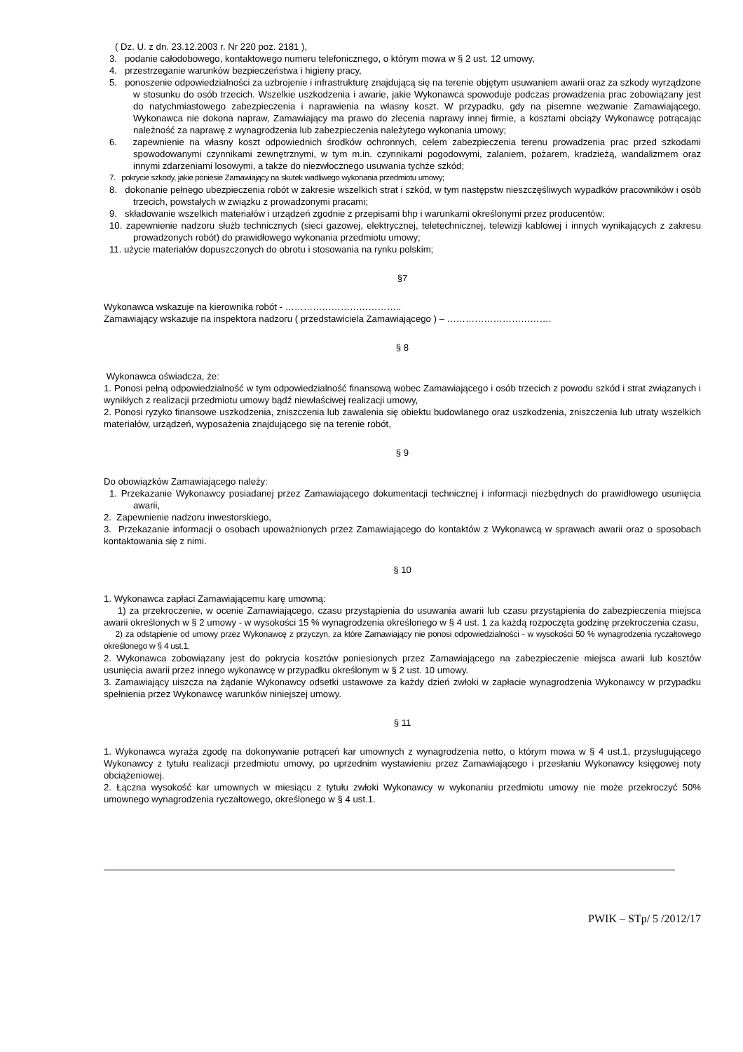( Dz. U. z dn. 23.12.2003 r. Nr 220 poz. 2181 ),
3. podanie całodobowego, kontaktowego numeru telefonicznego, o którym mowa w § 2 ust. 12 umowy,
4. przestrzeganie warunków bezpieczeństwa i higieny pracy,
5. ponoszenie odpowiedzialności za uzbrojenie i infrastrukturę znajdującą się na terenie objętym usuwaniem awarii oraz za szkody wyrządzone w stosunku do osób trzecich. Wszelkie uszkodzenia i awarie, jakie Wykonawca spowoduje podczas prowadzenia prac zobowiązany jest do natychmiastowego zabezpieczenia i naprawienia na własny koszt. W przypadku, gdy na pisemne wezwanie Zamawiającego, Wykonawca nie dokona napraw, Zamawiający ma prawo do zlecenia naprawy innej firmie, a kosztami obciąży Wykonawcę potrącając należność za naprawę z wynagrodzenia lub zabezpieczenia należytego wykonania umowy;
6. zapewnienie na własny koszt odpowiednich środków ochronnych, celem zabezpieczenia terenu prowadzenia prac przed szkodami spowodowanymi czynnikami zewnętrznymi, w tym m.in. czynnikami pogodowymi, zalaniem, pożarem, kradzieżą, wandalizmem oraz innymi zdarzeniami losowymi, a także do niezwłocznego usuwania tychże szkód;
7. pokrycie szkody, jakie poniesie Zamawiający na skutek wadliwego wykonania przedmiotu umowy;
8. dokonanie pełnego ubezpieczenia robót w zakresie wszelkich strat i szkód, w tym następstw nieszczęśliwych wypadków pracowników i osób trzecich, powstałych w związku z prowadzonymi pracami;
9. składowanie wszelkich materiałów i urządzeń zgodnie z przepisami bhp i warunkami określonymi przez producentów;
10. zapewnienie nadzoru służb technicznych (sieci gazowej, elektrycznej, teletechnicznej, telewizji kablowej i innych wynikających z zakresu prowadzonych robót) do prawidłowego wykonania przedmiotu umowy;
11. użycie materiałów dopuszczonych do obrotu i stosowania na rynku polskim;
§7
Wykonawca wskazuje na kierownika robót - ………………………………..
Zamawiający wskazuje na inspektora nadzoru ( przedstawiciela Zamawiającego ) – …………………………….
§ 8
Wykonawca oświadcza, że:
1. Ponosi pełną odpowiedzialność w tym odpowiedzialność finansową wobec Zamawiającego i osób trzecich z powodu szkód i strat związanych i wynikłych z realizacji przedmiotu umowy bądź niewłaściwej realizacji umowy,
2. Ponosi ryzyko finansowe uszkodzenia, zniszczenia lub zawalenia się obiektu budowlanego oraz uszkodzenia, zniszczenia lub utraty wszelkich materiałów, urządzeń, wyposażenia znajdującego się na terenie robót,
§ 9
Do obowiązków Zamawiającego należy:
1. Przekazanie Wykonawcy posiadanej przez Zamawiającego dokumentacji technicznej i informacji niezbędnych do prawidłowego usunięcia awarii,
2. Zapewnienie nadzoru inwestorskiego,
3. Przekazanie informacji o osobach upoważnionych przez Zamawiającego do kontaktów z Wykonawcą w sprawach awarii oraz o sposobach kontaktowania się z nimi.
§ 10
1. Wykonawca zapłaci Zamawiającemu karę umowną:
1) za przekroczenie, w ocenie Zamawiającego, czasu przystąpienia do usuwania awarii lub czasu przystąpienia do zabezpieczenia miejsca awarii określonych w § 2 umowy - w wysokości 15 % wynagrodzenia określonego w § 4 ust. 1 za każdą rozpoczęta godzinę przekroczenia czasu,
2) za odstąpienie od umowy przez Wykonawcę z przyczyn, za które Zamawiający nie ponosi odpowiedzialności - w wysokości 50 % wynagrodzenia ryczałtowego określonego w § 4 ust.1,
2. Wykonawca zobowiązany jest do pokrycia kosztów poniesionych przez Zamawiającego na zabezpieczenie miejsca awarii lub kosztów usunięcia awarii przez innego wykonawcę w przypadku określonym w § 2 ust. 10 umowy.
3. Zamawiający uiszcza na żądanie Wykonawcy odsetki ustawowe za każdy dzień zwłoki w zapłacie wynagrodzenia Wykonawcy w przypadku spełnienia przez Wykonawcę warunków niniejszej umowy.
§ 11
1. Wykonawca wyraża zgodę na dokonywanie potrąceń kar umownych z wynagrodzenia netto, o którym mowa w § 4 ust.1, przysługującego Wykonawcy z tytułu realizacji przedmiotu umowy, po uprzednim wystawieniu przez Zamawiającego i przesłaniu Wykonawcy księgowej noty obciążeniowej.
2. Łączna wysokość kar umownych w miesiącu z tytułu zwłoki Wykonawcy w wykonaniu przedmiotu umowy nie może przekroczyć 50% umownego wynagrodzenia ryczałtowego, określonego w § 4 ust.1.
PWIK – STp/ 5 /2012/17